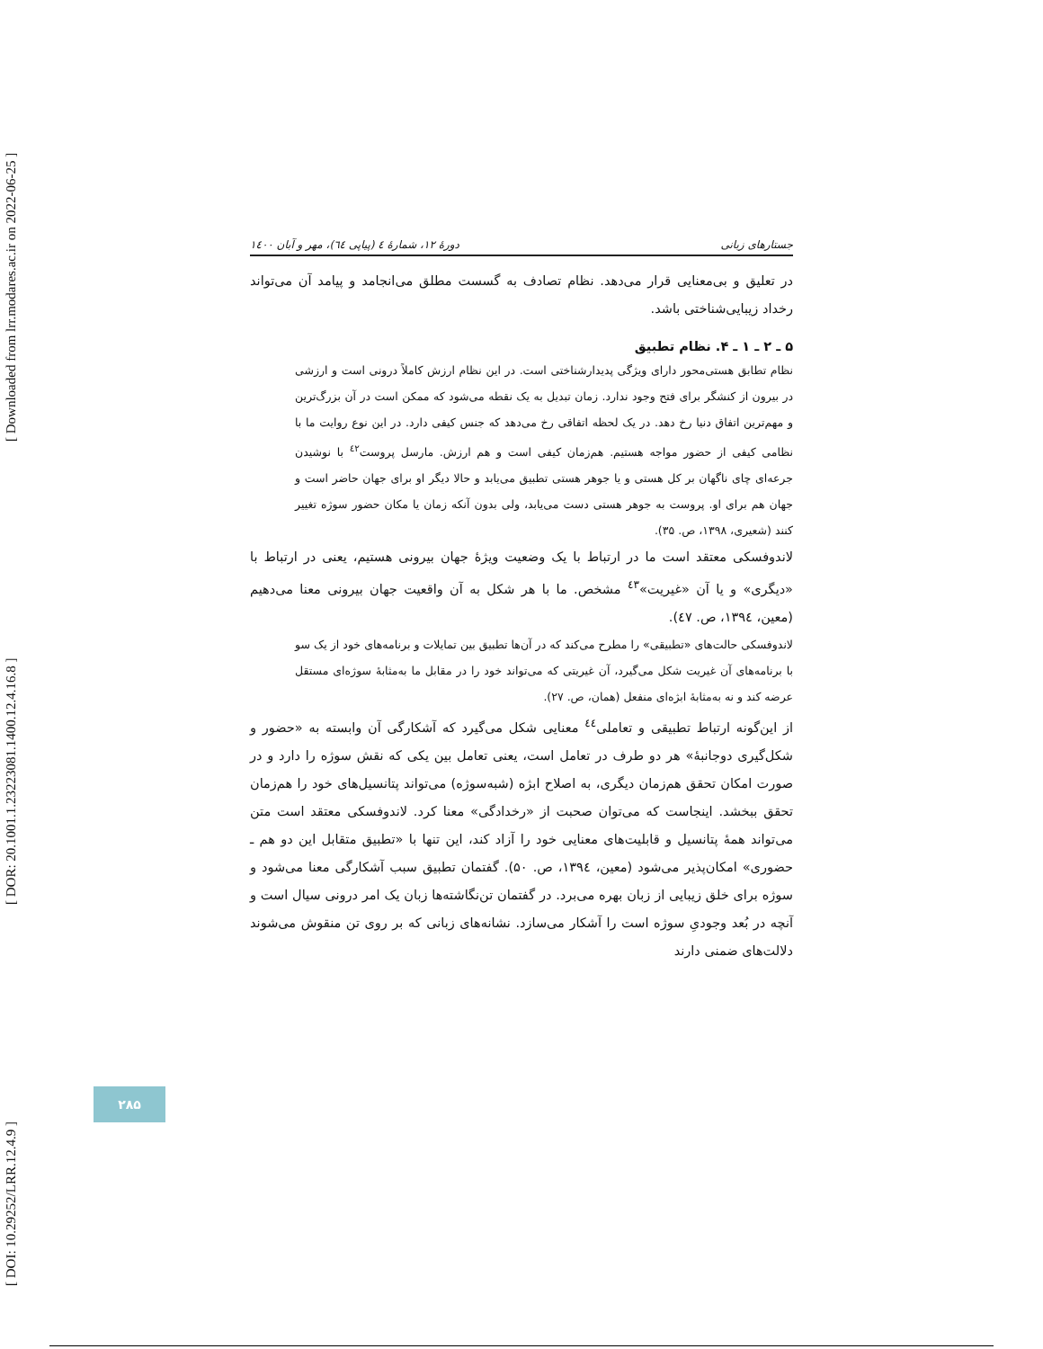[ DOI: 10.29252/LRR.12.4.9 ] [ DOR: 20.1001.1.23223081.1400.12.4.16.8 ] [ Downloaded from lrr.modares.ac.ir on 2022-06-25 ]
جستارهای زبانی دورهٔ ۱۲، شمارهٔ ٤ (پیاپی ٦٤)، مهر و آبان ۱٤۰۰
در تعلیق و بی‌معنایی قرار می‌دهد. نظام تصادف به گسست مطلق می‌انجامد و پیامد آن می‌تواند رخداد زیبایی‌شناختی باشد.
۵ ـ ۲ ـ ۱ ـ ۴. نظام تطبیق
نظام تطابق هستی‌محور دارای ویژگی پدیدارشناختی است. در این نظام ارزش کاملاً درونی است و ارزشی در بیرون از کنشگر برای فتح وجود ندارد. زمان تبدیل به یک نقطه می‌شود که ممکن است در آن بزرگ‌ترین و مهم‌ترین اتفاق دنیا رخ دهد. در یک لحظه اتفاقی رخ می‌دهد که جنس کیفی دارد. در این نوع روایت ما با نظامی کیفی از حضور مواجه هستیم. هم‌زمان کیفی است و هم ارزش. مارسل پروست<sup>٤٢</sup> با نوشیدن جرعه‌ای چای ناگهان بر کل هستی و یا جوهر هستی تطبیق می‌یابد و حالا دیگر او برای جهان حاضر است و جهان هم برای او. پروست به جوهر هستی دست می‌یابد، ولی بدون آنکه زمان یا مکان حضور سوژه تغییر کنند (شعیری، ۱۳۹۸، ص. ۳۵).
لاندوفسکی معتقد است ما در ارتباط با یک وضعیت ویژهٔ جهان بیرونی هستیم، یعنی در ارتباط با «دیگری» و یا آن «غیریت»<sup>٤٣</sup> مشخص. ما با هر شکل به آن واقعیت جهان بیرونی معنا می‌دهیم (معین، ۱۳۹٤، ص. ٤۷).
لاندوفسکی حالت‌های «تطبیقی» را مطرح می‌کند که در آن‌ها تطبیق بین تمایلات و برنامه‌های خود از یک سو با برنامه‌های آن غیریت شکل می‌گیرد، آن غیریتی که می‌تواند خود را در مقابل ما به‌مثابهٔ سوژه‌ای مستقل عرضه کند و نه به‌مثابهٔ ابژه‌ای منفعل (همان، ص. ۲۷).
از این‌گونه ارتباط تطبیقی و تعاملی<sup>٤٤</sup> معنایی شکل می‌گیرد که آشکارگی آن وابسته به «حضور و شکل‌گیری دوجانبهٔ» هر دو طرف در تعامل است، یعنی تعامل بین یکی که نقش سوژه را دارد و در صورت امکان تحقق هم‌زمان دیگری، به اصلاح ابژه (شبه‌سوژه) می‌تواند پتانسیل‌های خود را هم‌زمان تحقق ببخشد. اینجاست که می‌توان صحبت از «رخدادگی» معنا کرد. لاندوفسکی معتقد است متن می‌تواند همهٔ پتانسیل و قابلیت‌های معنایی خود را آزاد کند، این تنها با «تطبیق متقابل این دو هم ـ حضوری» امکان‌پذیر می‌شود (معین، ۱۳۹٤، ص. ۵۰). گفتمان تطبیق سبب آشکارگی معنا می‌شود و سوژه برای خلق زیبایی از زبان بهره می‌برد. در گفتمان تن‌نگاشته‌ها زبان یک امر درونی سیال است و آنچه در بُعد وجودیِ سوژه است را آشکار می‌سازد. نشانه‌های زبانی که بر روی تن منقوش می‌شوند دلالت‌های ضمنی دارند
۲۸۵